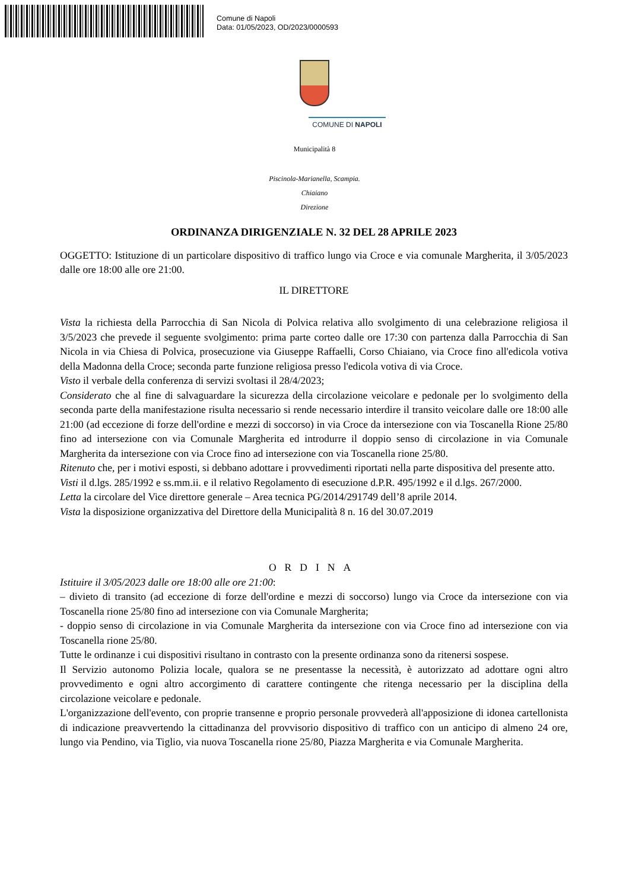Comune di Napoli
Data: 01/05/2023, OD/2023/0000593
COMUNE DI NAPOLI
Municipalità 8
Piscinola-Marianella, Scampia.
Chiaiano
Direzione
ORDINANZA DIRIGENZIALE N. 32 DEL 28 APRILE 2023
OGGETTO: Istituzione di un particolare dispositivo di traffico lungo via Croce e via comunale Margherita, il 3/05/2023 dalle ore 18:00 alle ore 21:00.
IL DIRETTORE
Vista la richiesta della Parrocchia di San Nicola di Polvica relativa allo svolgimento di una celebrazione religiosa il 3/5/2023 che prevede il seguente svolgimento: prima parte corteo dalle ore 17:30 con partenza dalla Parrocchia di San Nicola in via Chiesa di Polvica, prosecuzione via Giuseppe Raffaelli, Corso Chiaiano, via Croce fino all'edicola votiva della Madonna della Croce; seconda parte funzione religiosa presso l'edicola votiva di via Croce.
Visto il verbale della conferenza di servizi svoltasi il 28/4/2023;
Considerato che al fine di salvaguardare la sicurezza della circolazione veicolare e pedonale per lo svolgimento della seconda parte della manifestazione risulta necessario si rende necessario interdire il transito veicolare dalle ore 18:00 alle 21:00 (ad eccezione di forze dell'ordine e mezzi di soccorso) in via Croce da intersezione con via Toscanella Rione 25/80 fino ad intersezione con via Comunale Margherita ed introdurre il doppio senso di circolazione in via Comunale Margherita da intersezione con via Croce fino ad intersezione con via Toscanella rione 25/80.
Ritenuto che, per i motivi esposti, si debbano adottare i provvedimenti riportati nella parte dispositiva del presente atto.
Visti il d.lgs. 285/1992 e ss.mm.ii. e il relativo Regolamento di esecuzione d.P.R. 495/1992 e il d.lgs. 267/2000.
Letta la circolare del Vice direttore generale – Area tecnica PG/2014/291749 dell’8 aprile 2014.
Vista la disposizione organizzativa del Direttore della Municipalità 8 n. 16 del 30.07.2019
ORDINA
Istituire il 3/05/2023 dalle ore 18:00 alle ore 21:00:
– divieto di transito (ad eccezione di forze dell'ordine e mezzi di soccorso) lungo via Croce da intersezione con via Toscanella rione 25/80 fino ad intersezione con via Comunale Margherita;
- doppio senso di circolazione in via Comunale Margherita da intersezione con via Croce fino ad intersezione con via Toscanella rione 25/80.
Tutte le ordinanze i cui dispositivi risultano in contrasto con la presente ordinanza sono da ritenersi sospese.
Il Servizio autonomo Polizia locale, qualora se ne presentasse la necessità, è autorizzato ad adottare ogni altro provvedimento e ogni altro accorgimento di carattere contingente che ritenga necessario per la disciplina della circolazione veicolare e pedonale.
L'organizzazione dell'evento, con proprie transenne e proprio personale provvederà all'apposizione di idonea cartellonista di indicazione preavvertendo la cittadinanza del provvisorio dispositivo di traffico con un anticipo di almeno 24 ore, lungo via Pendino, via Tiglio, via nuova Toscanella rione 25/80, Piazza Margherita e via Comunale Margherita.